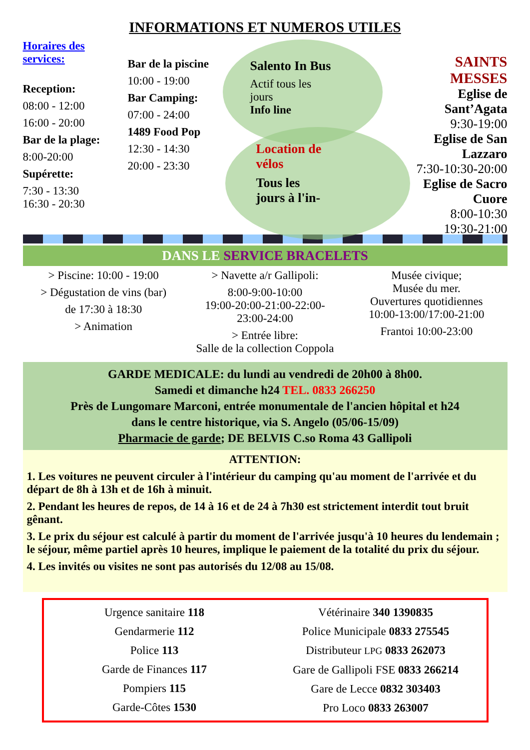INFORMATIONS ET NUMEROS UTILES
Horaires des services:
Reception:
08:00 - 12:00
16:00 - 20:00
Bar de la plage:
8:00-20:00
Supérette:
7:30 - 13:30
16:30 - 20:30
Bar de la piscine
10:00 - 19:00
Bar Camping:
07:00 - 24:00
1489 Food Pop
12:30 - 14:30
20:00 - 23:30
Salento In Bus
Actif tous les
jours
Info line
Location de
vélos
Tous les
jours à l'in-
SAINTS MESSES
Eglise de Sant’Agata
9:30-19:00
Eglise de San Lazzaro
7:30-10:30-20:00
Eglise de Sacro Cuore
8:00-10:30
19:30-21:00
DANS LE SERVICE BRACELETS
> Piscine: 10:00 - 19:00
> Dégustation de vins (bar)
de 17:30 à 18:30
> Animation
> Navette a/r Gallipoli:
8:00-9:00-10:00
19:00-20:00-21:00-22:00-
23:00-24:00
> Entrée libre:
Salle de la collection Coppola
Musée civique;
Musée du mer.
Ouvertures quotidiennes
10:00-13:00/17:00-21:00
Frantoi 10:00-23:00
GARDE MEDICALE: du lundi au vendredi de 20h00 à 8h00.
Samedi et dimanche h24 TEL. 0833 266250
Près de Lungomare Marconi, entrée monumentale de l'ancien hôpital et h24 dans le centre historique, via S. Angelo (05/06-15/09)
Pharmacie de garde; DE BELVIS C.so Roma 43 Gallipoli
ATTENTION:
1. Les voitures ne peuvent circuler à l'intérieur du camping qu'au moment de l'arrivée et du départ de 8h à 13h et de 16h à minuit.
2. Pendant les heures de repos, de 14 à 16 et de 24 à 7h30 est strictement interdit tout bruit gênant.
3. Le prix du séjour est calculé à partir du moment de l'arrivée jusqu'à 10 heures du lendemain ; le séjour, même partiel après 10 heures, implique le paiement de la totalité du prix du séjour.
4. Les invités ou visites ne sont pas autorisés du 12/08 au 15/08.
Urgence sanitaire 118
Gendarmerie 112
Police 113
Garde de Finances 117
Pompiers 115
Garde-Côtes 1530
Vétérinaire 340 1390835
Police Municipale 0833 275545
Distributeur LPG 0833 262073
Gare de Gallipoli FSE 0833 266214
Gare de Lecce 0832 303403
Pro Loco 0833 263007